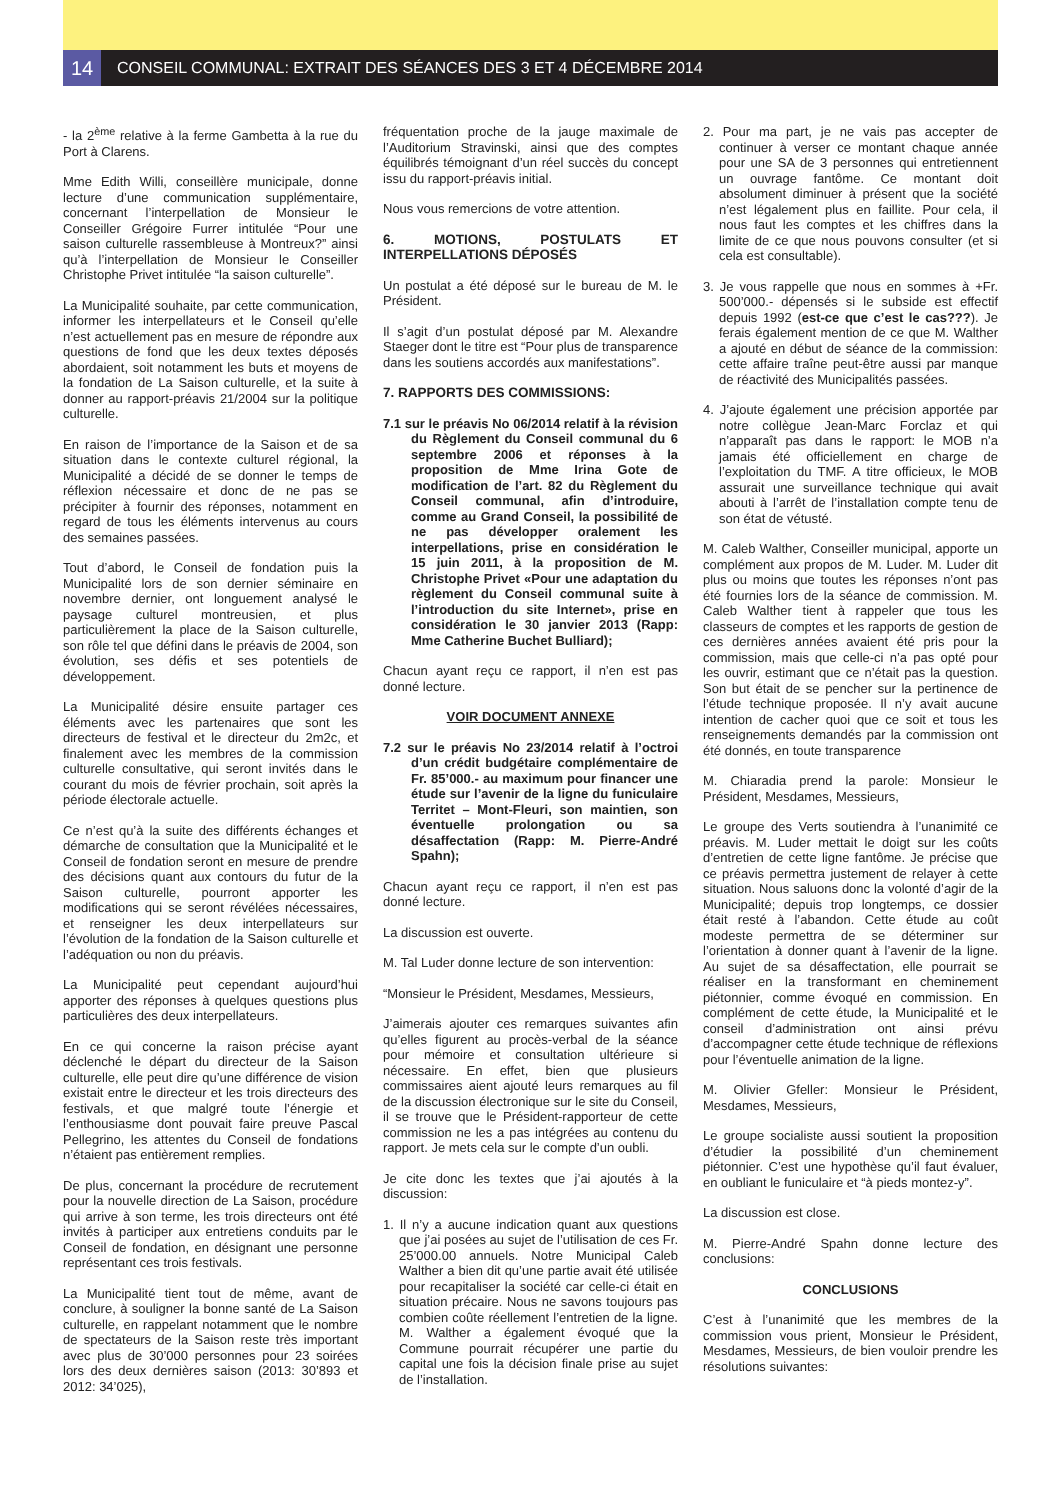14
CONSEIL COMMUNAL: EXTRAIT DES SÉANCES DES 3 ET 4 DÉCEMBRE 2014
- la 2<sup>ème</sup> relative à la ferme Gambetta à la rue du Port à Clarens.
Mme Edith Willi, conseillère municipale, donne lecture d’une communication supplémentaire, concernant l’interpellation de Monsieur le Conseiller Grégoire Furrer intitulée “Pour une saison culturelle rassembleuse à Montreux?” ainsi qu’à l’interpellation de Monsieur le Conseiller Christophe Privet intitulée “la saison culturelle”.
La Municipalité souhaite, par cette communication, informer les interpellateurs et le Conseil qu’elle n’est actuellement pas en mesure de répondre aux questions de fond que les deux textes déposés abordaient, soit notamment les buts et moyens de la fondation de La Saison culturelle, et la suite à donner au rapport-préavis 21/2004 sur la politique culturelle.
En raison de l’importance de la Saison et de sa situation dans le contexte culturel régional, la Municipalité a décidé de se donner le temps de réflexion nécessaire et donc de ne pas se précipiter à fournir des réponses, notamment en regard de tous les éléments intervenus au cours des semaines passées.
Tout d’abord, le Conseil de fondation puis la Municipalité lors de son dernier séminaire en novembre dernier, ont longuement analysé le paysage culturel montreusien, et plus particulièrement la place de la Saison culturelle, son rôle tel que défini dans le préavis de 2004, son évolution, ses défis et ses potentiels de développement.
La Municipalité désire ensuite partager ces éléments avec les partenaires que sont les directeurs de festival et le directeur du 2m2c, et finalement avec les membres de la commission culturelle consultative, qui seront invités dans le courant du mois de février prochain, soit après la période électorale actuelle.
Ce n’est qu’à la suite des différents échanges et démarche de consultation que la Municipalité et le Conseil de fondation seront en mesure de prendre des décisions quant aux contours du futur de la Saison culturelle, pourront apporter les modifications qui se seront révélées nécessaires, et renseigner les deux interpellateurs sur l’évolution de la fondation de la Saison culturelle et l’adéquation ou non du préavis.
La Municipalité peut cependant aujourd’hui apporter des réponses à quelques questions plus particulières des deux interpellateurs.
En ce qui concerne la raison précise ayant déclenché le départ du directeur de la Saison culturelle, elle peut dire qu’une différence de vision existait entre le directeur et les trois directeurs des festivals, et que malgré toute l’énergie et l’enthousiasme dont pouvait faire preuve Pascal Pellegrino, les attentes du Conseil de fondations n’étaient pas entièrement remplies.
De plus, concernant la procédure de recrutement pour la nouvelle direction de La Saison, procédure qui arrive à son terme, les trois directeurs ont été invités à participer aux entretiens conduits par le Conseil de fondation, en désignant une personne représentant ces trois festivals.
La Municipalité tient tout de même, avant de conclure, à souligner la bonne santé de La Saison culturelle, en rappelant notamment que le nombre de spectateurs de la Saison reste très important avec plus de 30’000 personnes pour 23 soirées lors des deux dernières saison (2013: 30’893 et 2012: 34’025),
fréquentation proche de la jauge maximale de l’Auditorium Stravinski, ainsi que des comptes équilibrés témoignant d’un réel succès du concept issu du rapport-préavis initial.
Nous vous remercions de votre attention.
6. MOTIONS, POSTULATS ET INTERPELLATIONS DÉPOSÉS
Un postulat a été déposé sur le bureau de M. le Président.
Il s’agit d’un postulat déposé par M. Alexandre Staeger dont le titre est “Pour plus de transparence dans les soutiens accordés aux manifestations”.
7. RAPPORTS DES COMMISSIONS:
7.1 sur le préavis No 06/2014 relatif à la révision du Règlement du Conseil communal du 6 septembre 2006 et réponses à la proposition de Mme Irina Gote de modification de l’art. 82 du Règlement du Conseil communal, afin d’introduire, comme au Grand Conseil, la possibilité de ne pas développer oralement les interpellations, prise en considération le 15 juin 2011, à la proposition de M. Christophe Privet «Pour une adaptation du règlement du Conseil communal suite à l’introduction du site Internet», prise en considération le 30 janvier 2013 (Rapp: Mme Catherine Buchet Bulliard);
Chacun ayant reçu ce rapport, il n’en est pas donné lecture.
VOIR DOCUMENT ANNEXE
7.2 sur le préavis No 23/2014 relatif à l’octroi d’un crédit budgétaire complémentaire de Fr. 85’000.- au maximum pour financer une étude sur l’avenir de la ligne du funiculaire Territet – Mont-Fleuri, son maintien, son éventuelle prolongation ou sa désaffectation (Rapp: M. Pierre-André Spahn);
Chacun ayant reçu ce rapport, il n’en est pas donné lecture.
La discussion est ouverte.
M. Tal Luder donne lecture de son intervention:
“Monsieur le Président, Mesdames, Messieurs,
J’aimerais ajouter ces remarques suivantes afin qu’elles figurent au procès-verbal de la séance pour mémoire et consultation ultérieure si nécessaire. En effet, bien que plusieurs commissaires aient ajouté leurs remarques au fil de la discussion électronique sur le site du Conseil, il se trouve que le Président-rapporteur de cette commission ne les a pas intégrées au contenu du rapport. Je mets cela sur le compte d’un oubli.
Je cite donc les textes que j’ai ajoutés à la discussion:
1. Il n’y a aucune indication quant aux questions que j’ai posées au sujet de l’utilisation de ces Fr. 25’000.00 annuels. Notre Municipal Caleb Walther a bien dit qu’une partie avait été utilisée pour recapitaliser la société car celle-ci était en situation précaire. Nous ne savons toujours pas combien coûte réellement l’entretien de la ligne. M. Walther a également évoqué que la Commune pourrait récupérer une partie du capital une fois la décision finale prise au sujet de l’installation.
2. Pour ma part, je ne vais pas accepter de continuer à verser ce montant chaque année pour une SA de 3 personnes qui entretiennent un ouvrage fantôme. Ce montant doit absolument diminuer à présent que la société n’est légalement plus en faillite. Pour cela, il nous faut les comptes et les chiffres dans la limite de ce que nous pouvons consulter (et si cela est consultable).
3. Je vous rappelle que nous en sommes à +Fr. 500’000.- dépensés si le subside est effectif depuis 1992 (est-ce que c’est le cas???). Je ferais également mention de ce que M. Walther a ajouté en début de séance de la commission: cette affaire traîne peut-être aussi par manque de réactivité des Municipalités passées.
4. J’ajoute également une précision apportée par notre collègue Jean-Marc Forclaz et qui n’apparaît pas dans le rapport: le MOB n’a jamais été officiellement en charge de l’exploitation du TMF. A titre officieux, le MOB assurait une surveillance technique qui avait abouti à l’arrêt de l’installation compte tenu de son état de vétusté.
M. Caleb Walther, Conseiller municipal, apporte un complément aux propos de M. Luder. M. Luder dit plus ou moins que toutes les réponses n’ont pas été fournies lors de la séance de commission. M. Caleb Walther tient à rappeler que tous les classeurs de comptes et les rapports de gestion de ces dernières années avaient été pris pour la commission, mais que celle-ci n’a pas opté pour les ouvrir, estimant que ce n’était pas la question. Son but était de se pencher sur la pertinence de l’étude technique proposée. Il n’y avait aucune intention de cacher quoi que ce soit et tous les renseignements demandés par la commission ont été donnés, en toute transparence
M. Chiaradia prend la parole: Monsieur le Président, Mesdames, Messieurs,
Le groupe des Verts soutiendra à l’unanimité ce préavis. M. Luder mettait le doigt sur les coûts d’entretien de cette ligne fantôme. Je précise que ce préavis permettra justement de relayer à cette situation. Nous saluons donc la volonté d’agir de la Municipalité; depuis trop longtemps, ce dossier était resté à l’abandon. Cette étude au coût modeste permettra de se déterminer sur l’orientation à donner quant à l’avenir de la ligne. Au sujet de sa désaffectation, elle pourrait se réaliser en la transformant en cheminement piétonnier, comme évoqué en commission. En complément de cette étude, la Municipalité et le conseil d’administration ont ainsi prévu d’accompagner cette étude technique de réflexions pour l’éventuelle animation de la ligne.
M. Olivier Gfeller: Monsieur le Président, Mesdames, Messieurs,
Le groupe socialiste aussi soutient la proposition d’étudier la possibilité d’un cheminement piétonnier. C’est une hypothèse qu’il faut évaluer, en oubliant le funiculaire et “à pieds montez-y”.
La discussion est close.
M. Pierre-André Spahn donne lecture des conclusions:
CONCLUSIONS
C’est à l’unanimité que les membres de la commission vous prient, Monsieur le Président, Mesdames, Messieurs, de bien vouloir prendre les résolutions suivantes: